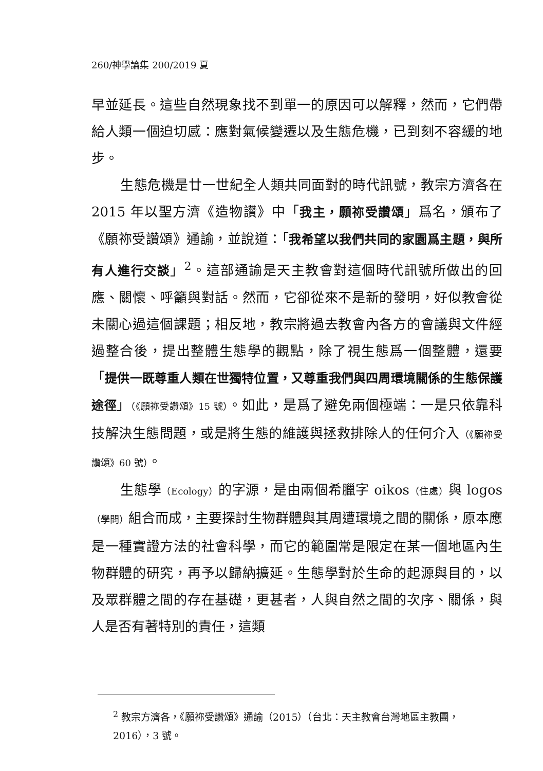260/神學論集 200/2019 夏
早並延長。這些自然現象找不到單一的原因可以解釋，然而，它們帶給人類一個迫切感：應對氣候變遷以及生態危機，已到刻不容緩的地步。
生態危機是廿一世紀全人類共同面對的時代訊號，教宗方濟各在 2015 年以聖方濟《造物讚》中「我主，願祢受讚頌」爲名，頒布了《願祢受讚頌》通諭，並說道：「我希望以我們共同的家園爲主題，與所有人進行交談」<sup>2</sup>。這部通諭是天主教會對這個時代訊號所做出的回應、關懷、呼籲與對話。然而，它卻從來不是新的發明，好似教會從未關心過這個課題；相反地，教宗將過去教會內各方的會議與文件經過整合後，提出整體生態學的觀點，除了視生態爲一個整體，還要「提供一既尊重人類在世獨特位置，又尊重我們與四周環境關係的生態保護途徑」（《願祢受讚頌》15 號）。如此，是爲了避免兩個極端：一是只依靠科技解決生態問題，或是將生態的維護與拯救排除人的任何介入（《願祢受讚頌》60 號）。
生態學（Ecology）的字源，是由兩個希臘字 oikos（住處）與 logos（學問）組合而成，主要探討生物群體與其周遭環境之間的關係，原本應是一種實證方法的社會科學，而它的範圍常是限定在某一個地區內生物群體的研究，再予以歸納擴延。生態學對於生命的起源與目的，以及眾群體之間的存在基礎，更甚者，人與自然之間的次序、關係，與人是否有著特別的責任，這類
<sup>2</sup> 教宗方濟各，《願祢受讚頌》通諭（2015）（台北：天主教會台灣地區主教團，2016），3 號。